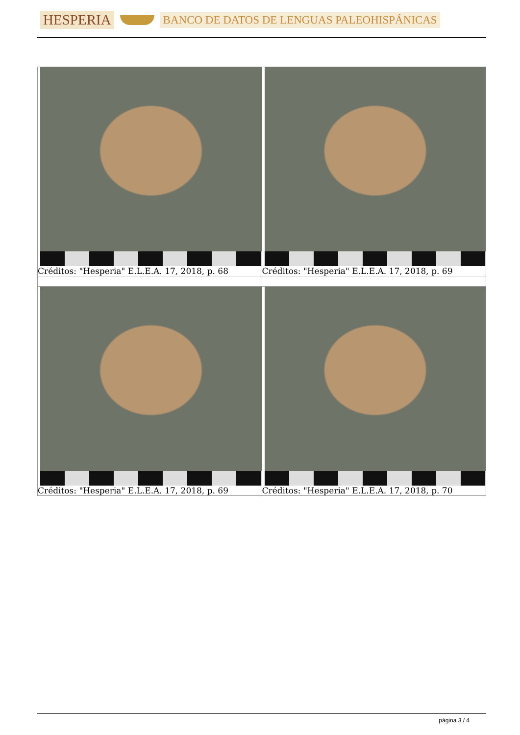HESPERIA
BANCO DE DATOS DE LENGUAS PALEOHISPÁNICAS
| Créditos: "Hesperia" E.L.E.A. 17, 2018, p. 68 | Créditos: "Hesperia" E.L.E.A. 17, 2018, p. 69 |
| Créditos: "Hesperia" E.L.E.A. 17, 2018, p. 69 | Créditos: "Hesperia" E.L.E.A. 17, 2018, p. 70 |
página 3 / 4